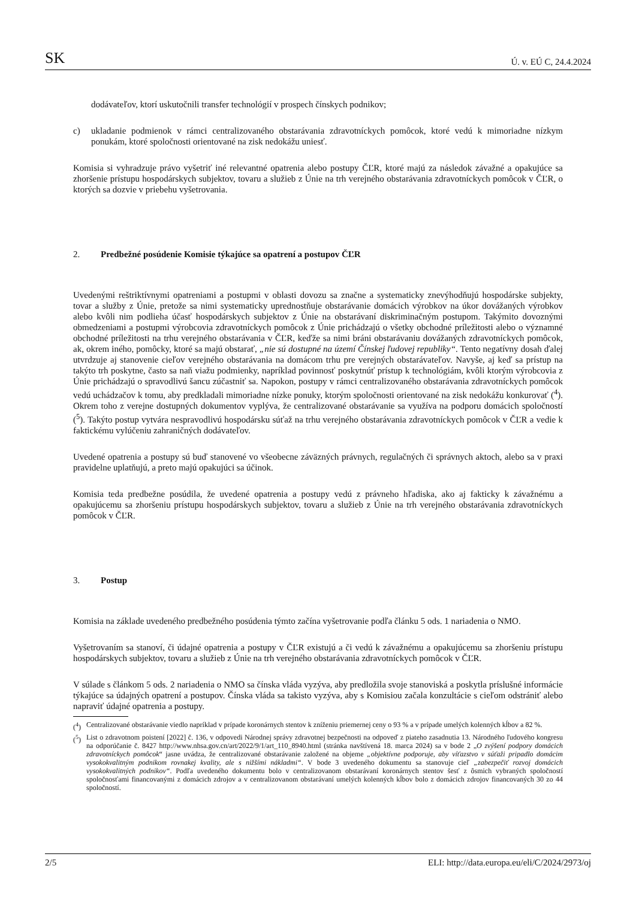SK Ú. v. EÚ C, 24.4.2024
dodávateľov, ktorí uskutočnili transfer technológií v prospech čínskych podnikov;
c) ukladanie podmienok v rámci centralizovaného obstarávania zdravotníckych pomôcok, ktoré vedú k mimoriadne nízkym ponukám, ktoré spoločnosti orientované na zisk nedokážu uniesť.
Komisia si vyhradzuje právo vyšetriť iné relevantné opatrenia alebo postupy ČĽR, ktoré majú za následok závažné a opakujúce sa zhoršenie prístupu hospodárskych subjektov, tovaru a služieb z Únie na trh verejného obstarávania zdravotníckych pomôcok v ČĽR, o ktorých sa dozvie v priebehu vyšetrovania.
2. Predbežné posúdenie Komisie týkajúce sa opatrení a postupov ČĽR
Uvedenými reštriktívnymi opatreniami a postupmi v oblasti dovozu sa značne a systematicky znevýhodňujú hospodárske subjekty, tovar a služby z Únie, pretože sa nimi systematicky uprednostňuje obstarávanie domácich výrobkov na úkor dovážaných výrobkov alebo kvôli nim podlieha účasť hospodárskych subjektov z Únie na obstarávaní diskriminačným postupom. Takýmito dovoznými obmedzeniami a postupmi výrobcovia zdravotníckych pomôcok z Únie prichádzajú o všetky obchodné príležitosti alebo o významné obchodné príležitosti na trhu verejného obstarávania v ČĽR, keďže sa nimi bráni obstarávaniu dovážaných zdravotníckych pomôcok, ak, okrem iného, pomôcky, ktoré sa majú obstarať, „nie sú dostupné na území Čínskej ľudovej republiky“. Tento negatívny dosah ďalej utvrdzuje aj stanovenie cieľov verejného obstarávania na domácom trhu pre verejných obstarávateľov. Navyše, aj keď sa prístup na takýto trh poskytne, často sa naň viažu podmienky, napríklad povinnosť poskytnúť prístup k technológiám, kvôli ktorým výrobcovia z Únie prichádzajú o spravodlivú šancu zúčastniť sa. Napokon, postupy v rámci centralizovaného obstarávania zdravotníckych pomôcok vedú uchádzačov k tomu, aby predkladali mimoriadne nízke ponuky, ktorým spoločnosti orientované na zisk nedokážu konkurovať (<sup>4</sup>). Okrem toho z verejne dostupných dokumentov vyplýva, že centralizované obstarávanie sa využíva na podporu domácich spoločností (<sup>5</sup>). Takýto postup vytvára nespravodlivú hospodársku súťaž na trhu verejného obstarávania zdravotníckych pomôcok v ČĽR a vedie k faktickému vylúčeniu zahraničných dodávateľov.
Uvedené opatrenia a postupy sú buď stanovené vo všeobecne záväzných právnych, regulačných či správnych aktoch, alebo sa v praxi pravidelne uplatňujú, a preto majú opakujúci sa účinok.
Komisia teda predbežne posúdila, že uvedené opatrenia a postupy vedú z právneho hľadiska, ako aj fakticky k závažnému a opakujúcemu sa zhoršeniu prístupu hospodárskych subjektov, tovaru a služieb z Únie na trh verejného obstarávania zdravotníckych pomôcok v ČĽR.
3. Postup
Komisia na základe uvedeného predbežného posúdenia týmto začína vyšetrovanie podľa článku 5 ods. 1 nariadenia o NMO.
Vyšetrovaním sa stanoví, či údajné opatrenia a postupy v ČĽR existujú a či vedú k závažnému a opakujúcemu sa zhoršeniu prístupu hospodárskych subjektov, tovaru a služieb z Únie na trh verejného obstarávania zdravotníckych pomôcok v ČĽR.
V súlade s článkom 5 ods. 2 nariadenia o NMO sa čínska vláda vyzýva, aby predložila svoje stanoviská a poskytla príslušné informácie týkajúce sa údajných opatrení a postupov. Čínska vláda sa takisto vyzýva, aby s Komisiou začala konzultácie s cieľom odstrániť alebo napraviť údajné opatrenia a postupy.
(<sup>4</sup>) Centralizované obstarávanie viedlo napríklad v prípade koronárnych stentov k zníženiu priemernej ceny o 93 % a v prípade umelých kolenných kĺbov a 82 %.
(<sup>5</sup>) List o zdravotnom poistení [2022] č. 136, v odpovedi Národnej správy zdravotnej bezpečnosti na odpoveď z piateho zasadnutia 13. Národného ľudového kongresu na odporúčanie č. 8427 http://www.nhsa.gov.cn/art/2022/9/1/art_110_8940.html (stránka navštívená 18. marca 2024) sa v bode 2 „O zvýšení podpory domácich zdravotníckych pomôcok“ jasne uvádza, že centralizované obstarávanie založené na objeme „objektívne podporuje, aby víťazstvo v súťaži pripadlo domácim vysokokvalitným podnikom rovnakej kvality, ale s nižšími nákladmi“. V bode 3 uvedeného dokumentu sa stanovuje cieľ „zabezpečiť rozvoj domácich vysokokvalitných podnikov“. Podľa uvedeného dokumentu bolo v centralizovanom obstarávaní koronárnych stentov šesť z ôsmich vybraných spoločností spoločnosťami financovanými z domácich zdrojov a v centralizovanom obstarávaní umelých kolenných kĺbov bolo z domácich zdrojov financovaných 30 zo 44 spoločností.
2/5 ELI: http://data.europa.eu/eli/C/2024/2973/oj